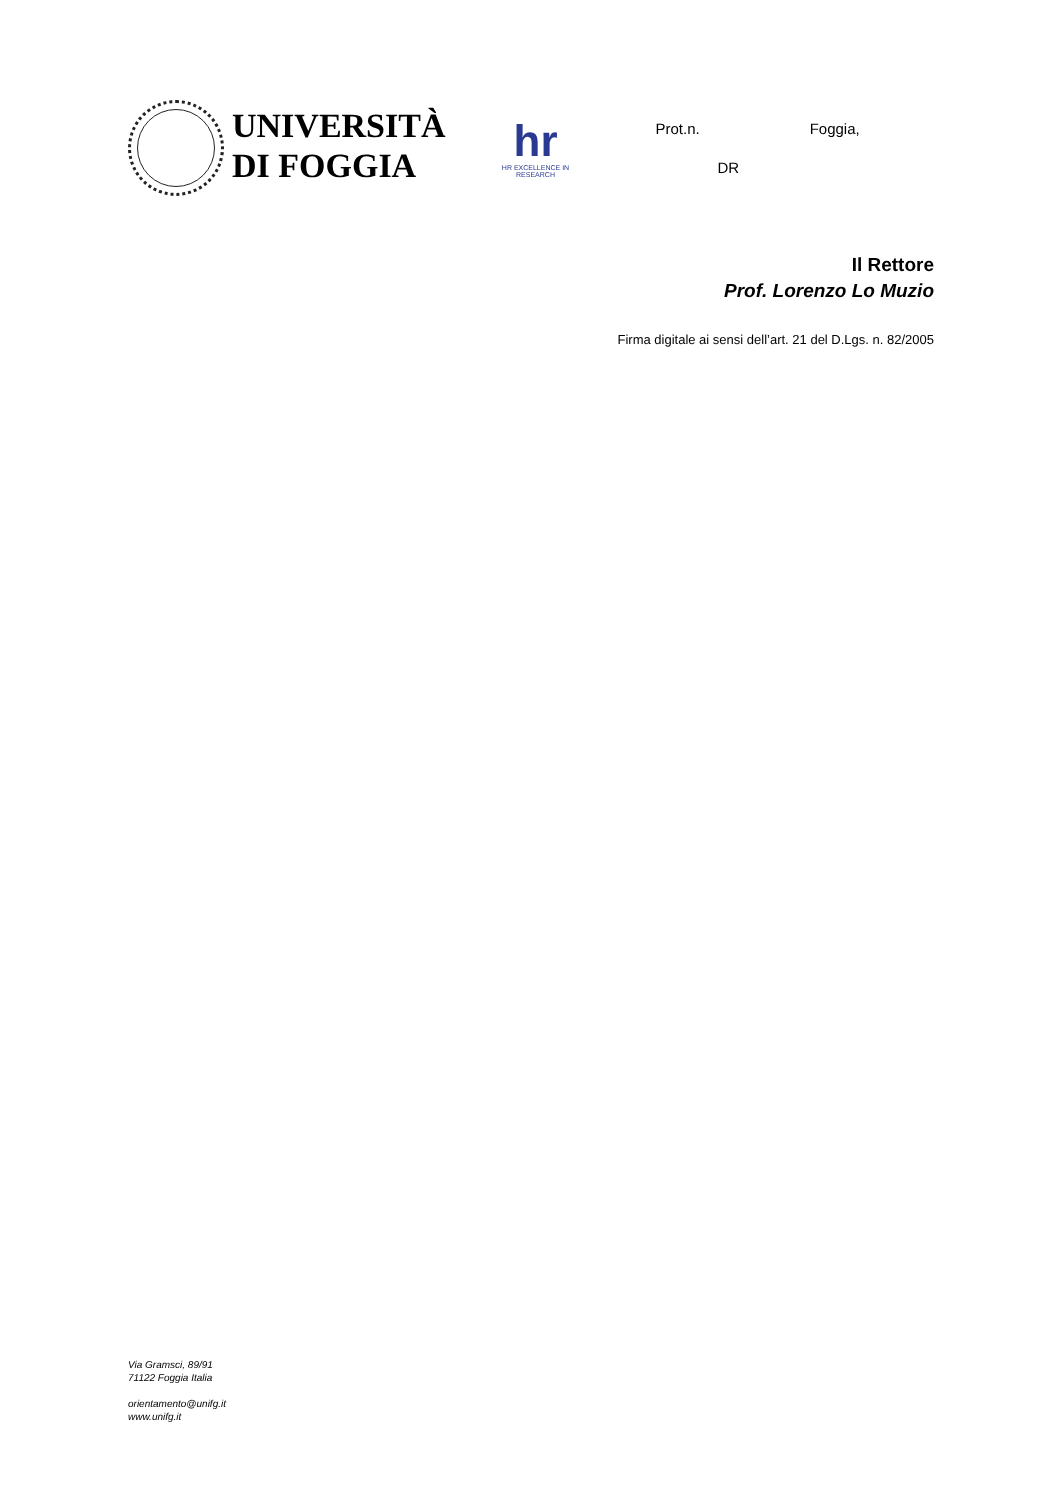UNIVERSITÀ
DI FOGGIA
hr
HR EXCELLENCE IN RESEARCH
Prot.n. Foggia,
DR
Il Rettore
Prof. Lorenzo Lo Muzio
Firma digitale ai sensi dell’art. 21 del D.Lgs. n. 82/2005
Via Gramsci, 89/91
71122 Foggia Italia
orientamento@unifg.it
www.unifg.it